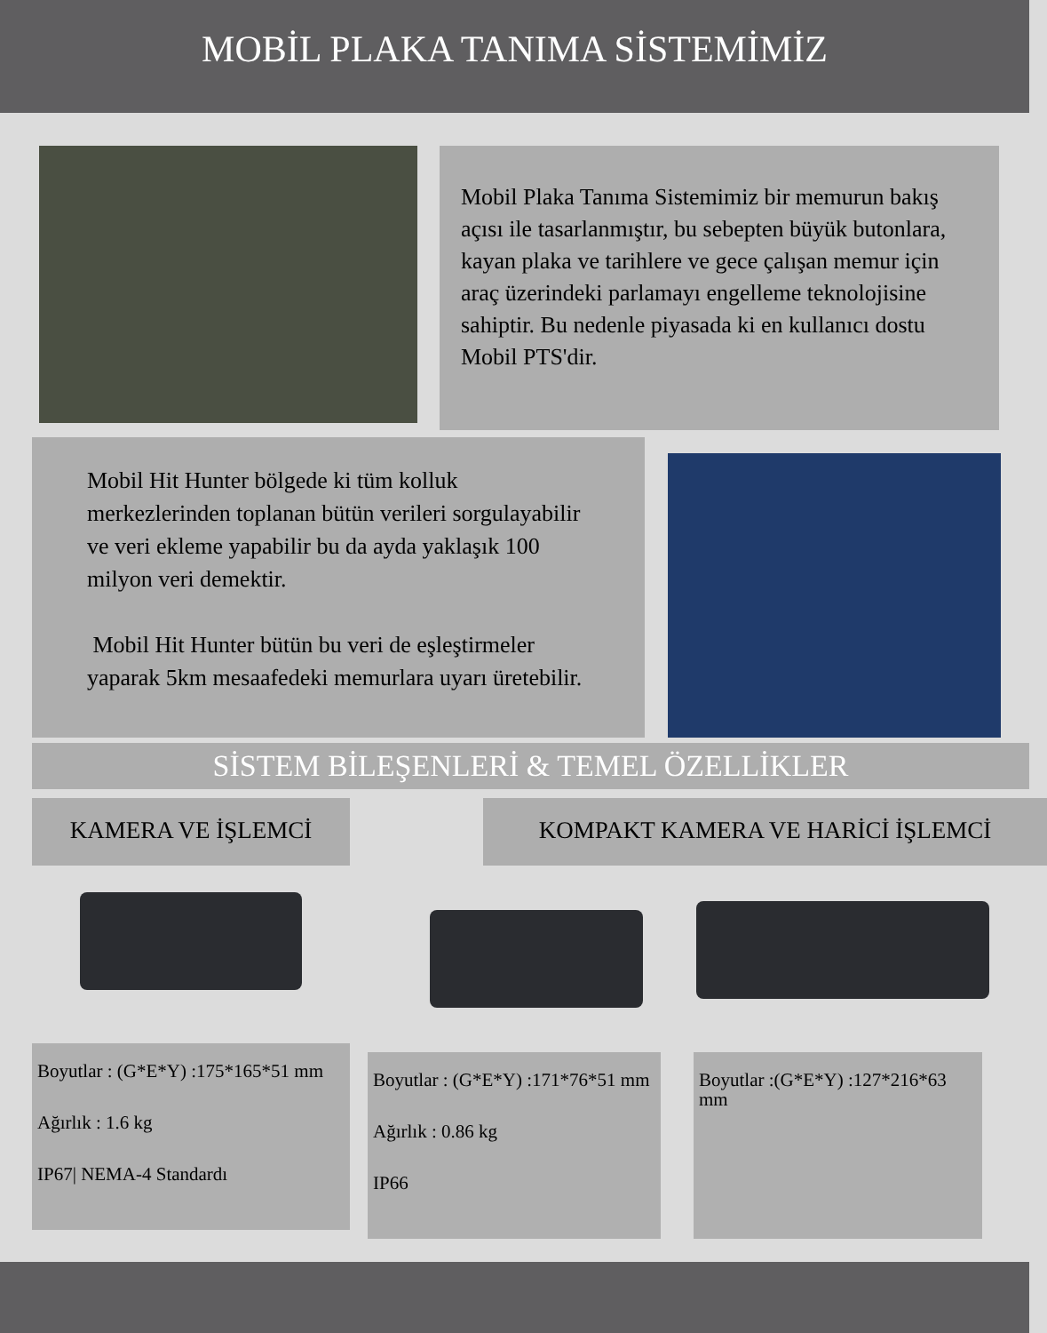MOBİL PLAKA TANIMA SİSTEMİMİZ
Mobil Plaka Tanıma Sistemimiz bir memurun bakış açısı ile tasarlanmıştır, bu sebepten büyük butonlara, kayan plaka ve tarihlere ve gece çalışan memur için araç üzerindeki parlamayı engelleme teknolojisine sahiptir. Bu nedenle piyasada ki en kullanıcı dostu Mobil PTS'dir.
Mobil Hit Hunter bölgede ki tüm kolluk merkezlerinden toplanan bütün verileri sorgulayabilir ve veri ekleme yapabilir bu da ayda yaklaşık 100 milyon veri demektir.
Mobil Hit Hunter bütün bu veri de eşleştirmeler yaparak 5km mesaafedeki memurlara uyarı üretebilir.
SİSTEM BİLEŞENLERİ & TEMEL ÖZELLİKLER
KAMERA VE İŞLEMCİ
Boyutlar : (G*E*Y) :175*165*51 mm
Ağırlık : 1.6 kg
IP67| NEMA-4 Standardı
KOMPAKT KAMERA VE HARİCİ İŞLEMCİ
Boyutlar : (G*E*Y) :171*76*51 mm
Ağırlık : 0.86 kg
IP66
Boyutlar :(G*E*Y) :127*216*63 mm